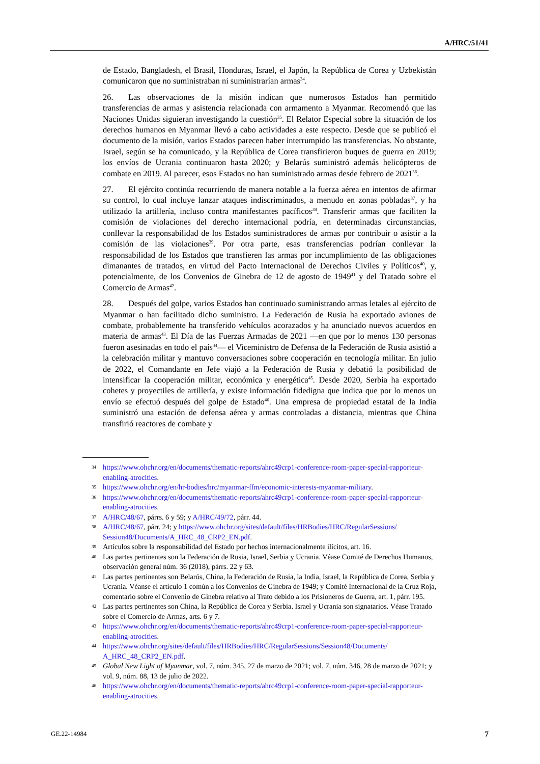A/HRC/51/41
de Estado, Bangladesh, el Brasil, Honduras, Israel, el Japón, la República de Corea y Uzbekistán comunicaron que no suministraban ni suministrarían armas<sup>34</sup>.
26. Las observaciones de la misión indican que numerosos Estados han permitido transferencias de armas y asistencia relacionada con armamento a Myanmar. Recomendó que las Naciones Unidas siguieran investigando la cuestión<sup>35</sup>. El Relator Especial sobre la situación de los derechos humanos en Myanmar llevó a cabo actividades a este respecto. Desde que se publicó el documento de la misión, varios Estados parecen haber interrumpido las transferencias. No obstante, Israel, según se ha comunicado, y la República de Corea transfirieron buques de guerra en 2019; los envíos de Ucrania continuaron hasta 2020; y Belarús suministró además helicópteros de combate en 2019. Al parecer, esos Estados no han suministrado armas desde febrero de 2021<sup>36</sup>.
27. El ejército continúa recurriendo de manera notable a la fuerza aérea en intentos de afirmar su control, lo cual incluye lanzar ataques indiscriminados, a menudo en zonas pobladas<sup>37</sup>, y ha utilizado la artillería, incluso contra manifestantes pacíficos<sup>38</sup>. Transferir armas que faciliten la comisión de violaciones del derecho internacional podría, en determinadas circunstancias, conllevar la responsabilidad de los Estados suministradores de armas por contribuir o asistir a la comisión de las violaciones<sup>39</sup>. Por otra parte, esas transferencias podrían conllevar la responsabilidad de los Estados que transfieren las armas por incumplimiento de las obligaciones dimanantes de tratados, en virtud del Pacto Internacional de Derechos Civiles y Políticos<sup>40</sup>, y, potencialmente, de los Convenios de Ginebra de 12 de agosto de 1949<sup>41</sup> y del Tratado sobre el Comercio de Armas<sup>42</sup>.
28. Después del golpe, varios Estados han continuado suministrando armas letales al ejército de Myanmar o han facilitado dicho suministro. La Federación de Rusia ha exportado aviones de combate, probablemente ha transferido vehículos acorazados y ha anunciado nuevos acuerdos en materia de armas<sup>43</sup>. El Día de las Fuerzas Armadas de 2021 —en que por lo menos 130 personas fueron asesinadas en todo el país<sup>44</sup>— el Viceministro de Defensa de la Federación de Rusia asistió a la celebración militar y mantuvo conversaciones sobre cooperación en tecnología militar. En julio de 2022, el Comandante en Jefe viajó a la Federación de Rusia y debatió la posibilidad de intensificar la cooperación militar, económica y energética<sup>45</sup>. Desde 2020, Serbia ha exportado cohetes y proyectiles de artillería, y existe información fidedigna que indica que por lo menos un envío se efectuó después del golpe de Estado<sup>46</sup>. Una empresa de propiedad estatal de la India suministró una estación de defensa aérea y armas controladas a distancia, mientras que China transfirió reactores de combate y
34 https://www.ohchr.org/en/documents/thematic-reports/ahrc49crp1-conference-room-paper-special-rapporteur-enabling-atrocities.
35 https://www.ohchr.org/en/hr-bodies/hrc/myanmar-ffm/economic-interests-myanmar-military.
36 https://www.ohchr.org/en/documents/thematic-reports/ahrc49crp1-conference-room-paper-special-rapporteur-enabling-atrocities.
37 A/HRC/48/67, párrs. 6 y 59; y A/HRC/49/72, párr. 44.
38 A/HRC/48/67, párr. 24; y https://www.ohchr.org/sites/default/files/HRBodies/HRC/RegularSessions/ Session48/Documents/A_HRC_48_CRP2_EN.pdf.
39 Artículos sobre la responsabilidad del Estado por hechos internacionalmente ilícitos, art. 16.
40 Las partes pertinentes son la Federación de Rusia, Israel, Serbia y Ucrania. Véase Comité de Derechos Humanos, observación general núm. 36 (2018), párrs. 22 y 63.
41 Las partes pertinentes son Belarús, China, la Federación de Rusia, la India, Israel, la República de Corea, Serbia y Ucrania. Véanse el artículo 1 común a los Convenios de Ginebra de 1949; y Comité Internacional de la Cruz Roja, comentario sobre el Convenio de Ginebra relativo al Trato debido a los Prisioneros de Guerra, art. 1, párr. 195.
42 Las partes pertinentes son China, la República de Corea y Serbia. Israel y Ucrania son signatarios. Véase Tratado sobre el Comercio de Armas, arts. 6 y 7.
43 https://www.ohchr.org/en/documents/thematic-reports/ahrc49crp1-conference-room-paper-special-rapporteur-enabling-atrocities.
44 https://www.ohchr.org/sites/default/files/HRBodies/HRC/RegularSessions/Session48/Documents/ A_HRC_48_CRP2_EN.pdf.
45 Global New Light of Myanmar, vol. 7, núm. 345, 27 de marzo de 2021; vol. 7, núm. 346, 28 de marzo de 2021; y vol. 9, núm. 88, 13 de julio de 2022.
46 https://www.ohchr.org/en/documents/thematic-reports/ahrc49crp1-conference-room-paper-special-rapporteur-enabling-atrocities.
GE.22-14984 7